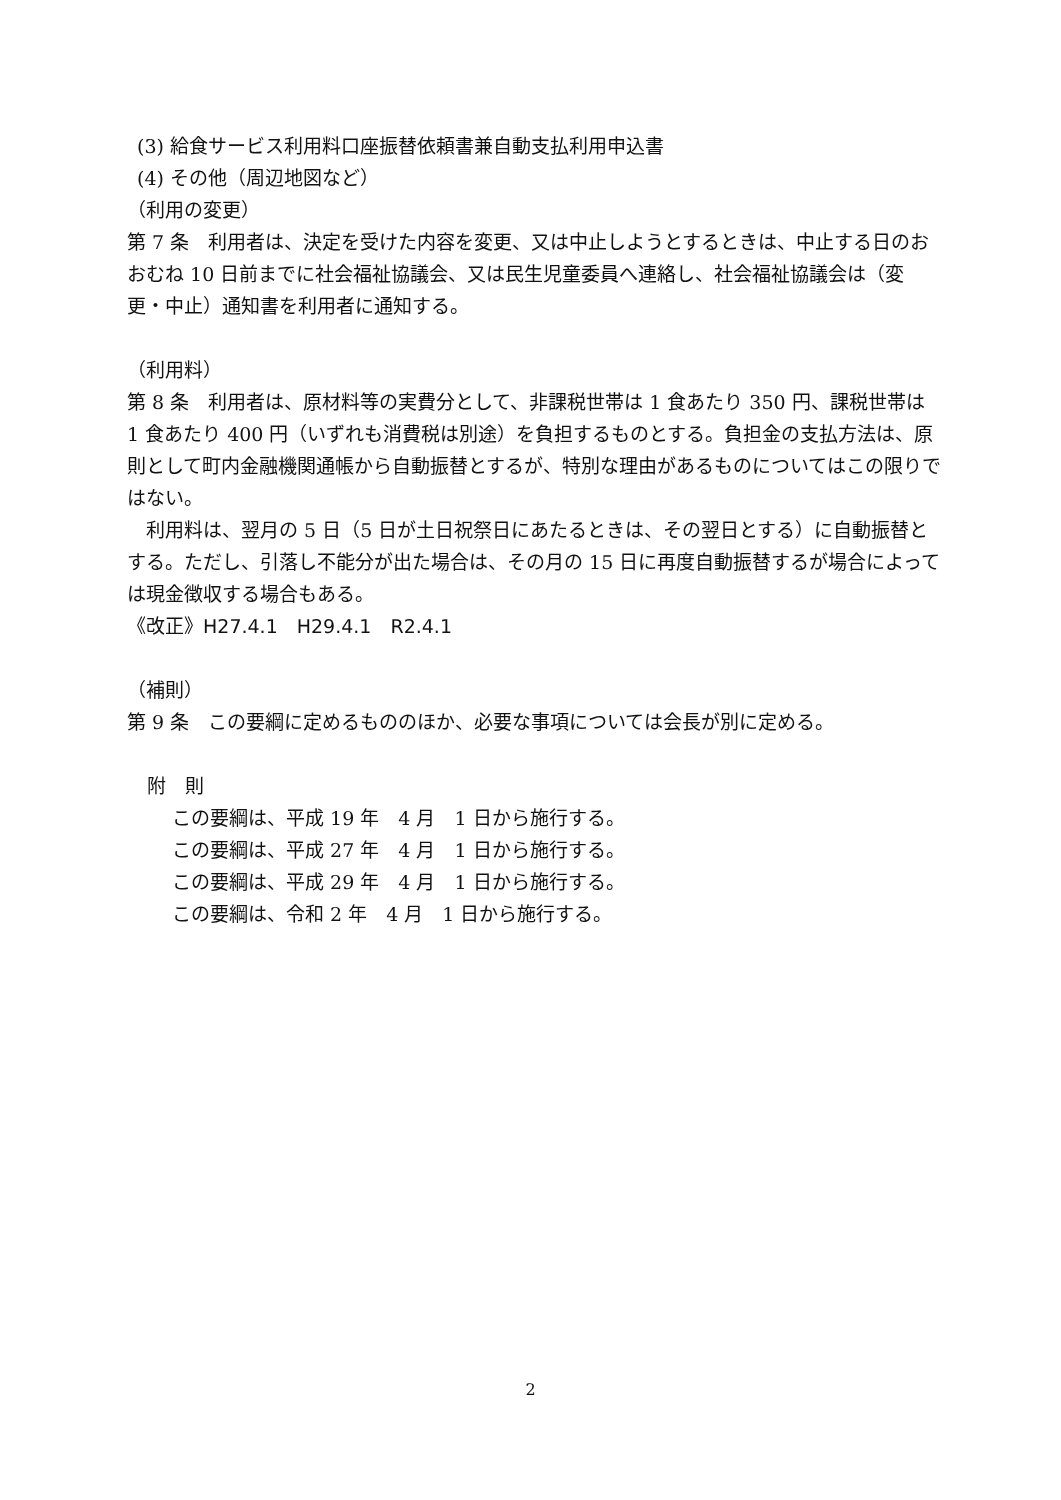(3) 給食サービス利用料口座振替依頼書兼自動支払利用申込書
(4) その他（周辺地図など）
（利用の変更）
第 7 条　利用者は、決定を受けた内容を変更、又は中止しようとするときは、中止する日のおおむね 10 日前までに社会福祉協議会、又は民生児童委員へ連絡し、社会福祉協議会は（変更・中止）通知書を利用者に通知する。
（利用料）
第 8 条　利用者は、原材料等の実費分として、非課税世帯は 1 食あたり 350 円、課税世帯は 1 食あたり 400 円（いずれも消費税は別途）を負担するものとする。負担金の支払方法は、原則として町内金融機関通帳から自動振替とするが、特別な理由があるものについてはこの限りではない。
　利用料は、翌月の 5 日（5 日が土日祝祭日にあたるときは、その翌日とする）に自動振替とする。ただし、引落し不能分が出た場合は、その月の 15 日に再度自動振替するが場合によっては現金徴収する場合もある。
《改正》H27.4.1　H29.4.1　R2.4.1
（補則）
第 9 条　この要綱に定めるもののほか、必要な事項については会長が別に定める。
附　則
この要綱は、平成 19 年　4 月　1 日から施行する。
この要綱は、平成 27 年　4 月　1 日から施行する。
この要綱は、平成 29 年　4 月　1 日から施行する。
この要綱は、令和 2 年　4 月　1 日から施行する。
2